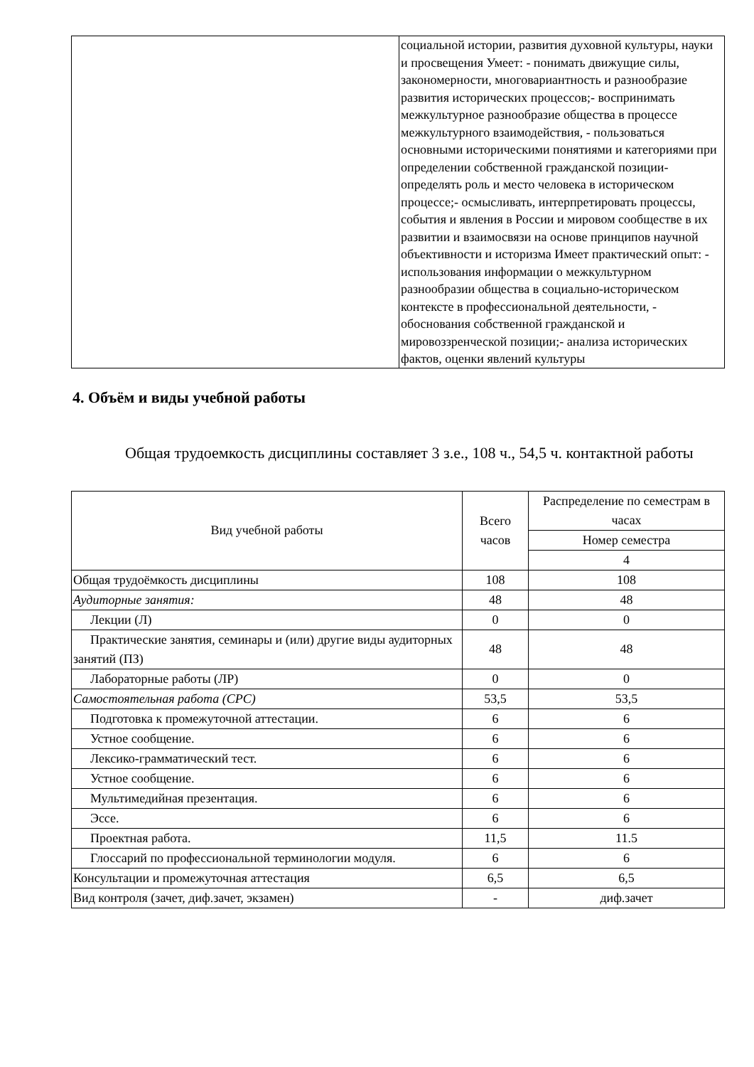| | социальной истории, развития духовной культуры, науки и просвещения Умеет: - понимать движущие силы, закономерности, многовариантность и разнообразие развития исторических процессов;- воспринимать межкультурное разнообразие общества в процессе межкультурного взаимодействия, - пользоваться основными историческими понятиями и категориями при определении собственной гражданской позиции- определять роль и место человека в историческом процессе;- осмысливать, интерпретировать процессы, события и явления в России и мировом сообществе в их развитии и взаимосвязи на основе принципов научной объективности и историзма Имеет практический опыт: - использования информации о межкультурном разнообразии общества в социально-историческом контексте в профессиональной деятельности, - обоснования собственной гражданской и мировоззренческой позиции;- анализа исторических фактов, оценки явлений культуры |
4. Объём и виды учебной работы
Общая трудоемкость дисциплины составляет 3 з.е., 108 ч., 54,5 ч. контактной работы
| Вид учебной работы | Всего часов | Распределение по семестрам в часах |
| --- | --- | --- |
| | | Номер семестра |
| | | 4 |
| Общая трудоёмкость дисциплины | 108 | 108 |
| Аудиторные занятия: | 48 | 48 |
| Лекции (Л) | 0 | 0 |
| Практические занятия, семинары и (или) другие виды аудиторных занятий (ПЗ) | 48 | 48 |
| Лабораторные работы (ЛР) | 0 | 0 |
| Самостоятельная работа (СРС) | 53,5 | 53,5 |
| Подготовка к промежуточной аттестации. | 6 | 6 |
| Устное сообщение. | 6 | 6 |
| Лексико-грамматический тест. | 6 | 6 |
| Устное сообщение. | 6 | 6 |
| Мультимедийная презентация. | 6 | 6 |
| Эссе. | 6 | 6 |
| Проектная работа. | 11,5 | 11.5 |
| Глоссарий по профессиональной терминологии модуля. | 6 | 6 |
| Консультации и промежуточная аттестация | 6,5 | 6,5 |
| Вид контроля (зачет, диф.зачет, экзамен) | - | диф.зачет |